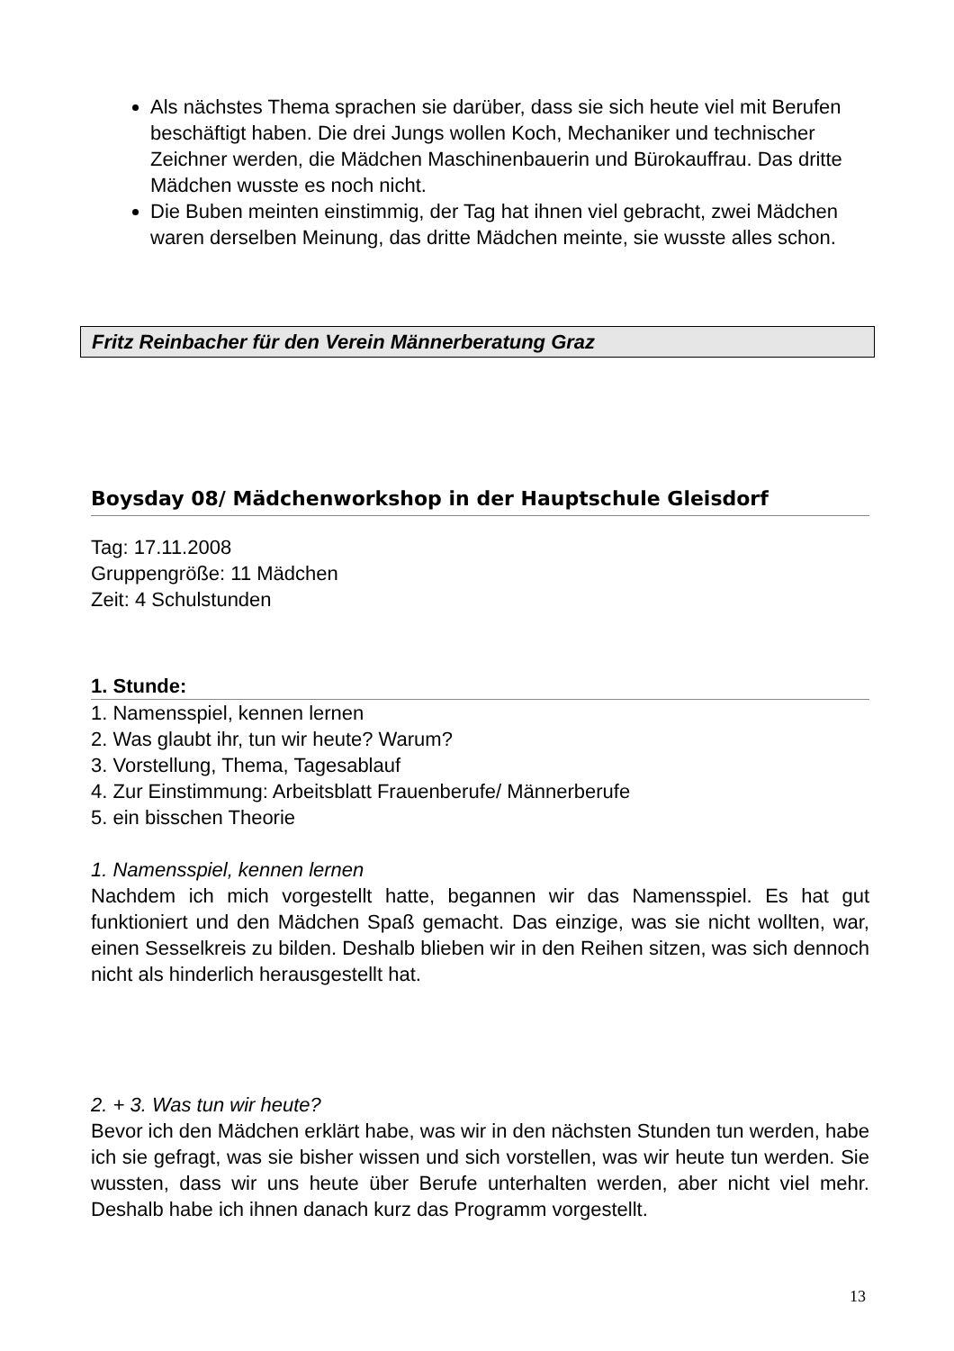Als nächstes Thema sprachen sie darüber, dass sie sich heute viel mit Berufen beschäftigt haben. Die drei Jungs wollen Koch, Mechaniker und technischer Zeichner werden, die Mädchen Maschinenbauerin und Bürokauffrau. Das dritte Mädchen wusste es noch nicht.
Die Buben meinten einstimmig, der Tag hat ihnen viel gebracht, zwei Mädchen waren derselben Meinung, das dritte Mädchen meinte, sie wusste alles schon.
Fritz Reinbacher für den Verein Männerberatung Graz
Boysday 08/ Mädchenworkshop in der Hauptschule Gleisdorf
Tag: 17.11.2008
Gruppengröße: 11 Mädchen
Zeit: 4 Schulstunden
1. Stunde:
1. Namensspiel, kennen lernen
2. Was glaubt ihr, tun wir heute? Warum?
3. Vorstellung, Thema, Tagesablauf
4. Zur Einstimmung: Arbeitsblatt Frauenberufe/ Männerberufe
5. ein bisschen Theorie
1. Namensspiel, kennen lernen
Nachdem ich mich vorgestellt hatte, begannen wir das Namensspiel. Es hat gut funktioniert und den Mädchen Spaß gemacht. Das einzige, was sie nicht wollten, war, einen Sesselkreis zu bilden. Deshalb blieben wir in den Reihen sitzen, was sich dennoch nicht als hinderlich herausgestellt hat.
2. + 3. Was tun wir heute?
Bevor ich den Mädchen erklärt habe, was wir in den nächsten Stunden tun werden, habe ich sie gefragt, was sie bisher wissen und sich vorstellen, was wir heute tun werden. Sie wussten, dass wir uns heute über Berufe unterhalten werden, aber nicht viel mehr. Deshalb habe ich ihnen danach kurz das Programm vorgestellt.
13